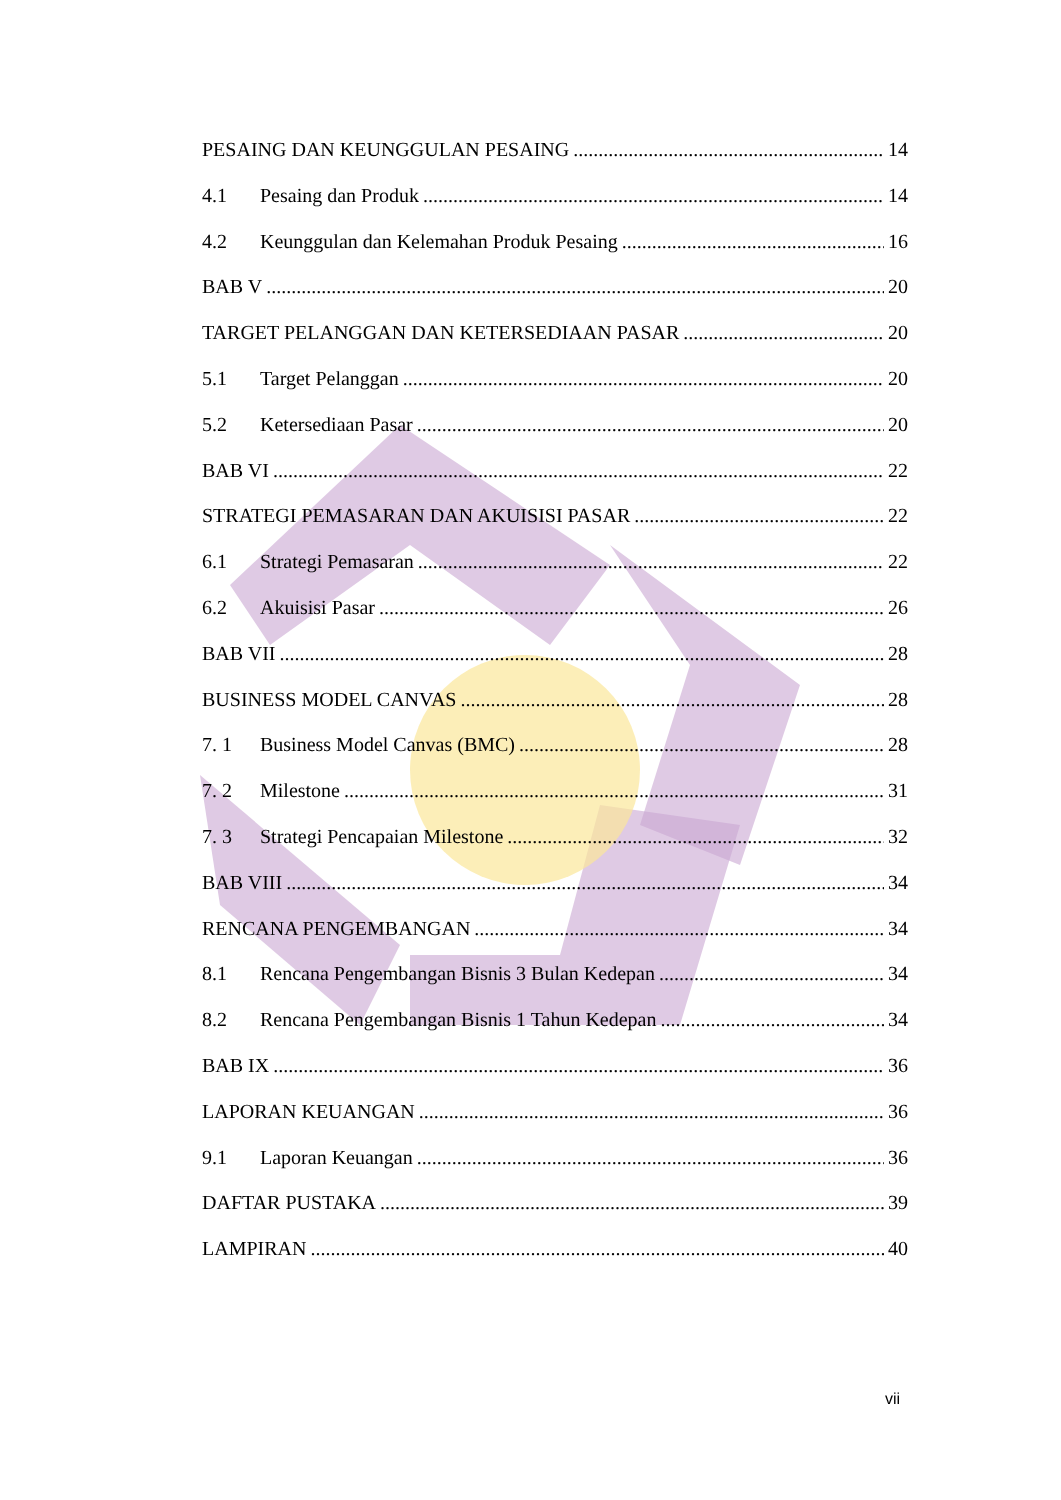PESAING DAN KEUNGGULAN PESAING 14
4.1 Pesaing dan Produk 14
4.2 Keunggulan dan Kelemahan Produk Pesaing 16
BAB V 20
TARGET PELANGGAN DAN KETERSEDIAAN PASAR 20
5.1 Target Pelanggan 20
5.2 Ketersediaan Pasar 20
BAB VI 22
STRATEGI PEMASARAN DAN AKUISISI PASAR 22
6.1 Strategi Pemasaran 22
6.2 Akuisisi Pasar 26
BAB VII 28
BUSINESS MODEL CANVAS 28
7. 1 Business Model Canvas (BMC) 28
7. 2 Milestone 31
7. 3 Strategi Pencapaian Milestone 32
BAB VIII 34
RENCANA PENGEMBANGAN 34
8.1 Rencana Pengembangan Bisnis 3 Bulan Kedepan 34
8.2 Rencana Pengembangan Bisnis 1 Tahun Kedepan 34
BAB IX 36
LAPORAN KEUANGAN 36
9.1 Laporan Keuangan 36
DAFTAR PUSTAKA 39
LAMPIRAN 40
vii